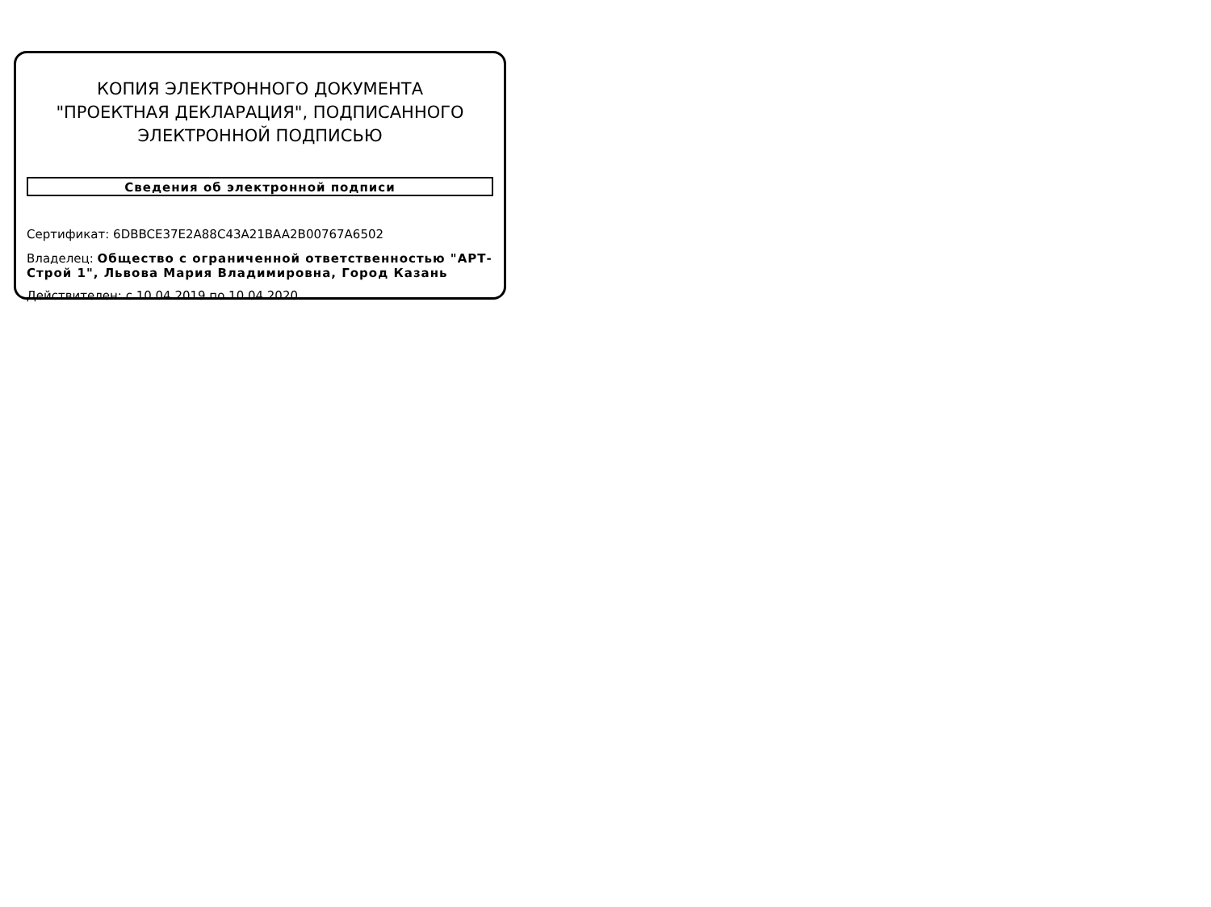КОПИЯ ЭЛЕКТРОННОГО ДОКУМЕНТА "ПРОЕКТНАЯ ДЕКЛАРАЦИЯ", ПОДПИСАННОГО ЭЛЕКТРОННОЙ ПОДПИСЬЮ
Сведения об электронной подписи
Сертификат: 6DBBCE37E2A88C43A21BAA2B00767A6502
Владелец: Общество с ограниченной ответственностью "АРТ-Строй 1", Львова Мария Владимировна, Город Казань
Действителен: с 10.04.2019 по 10.04.2020